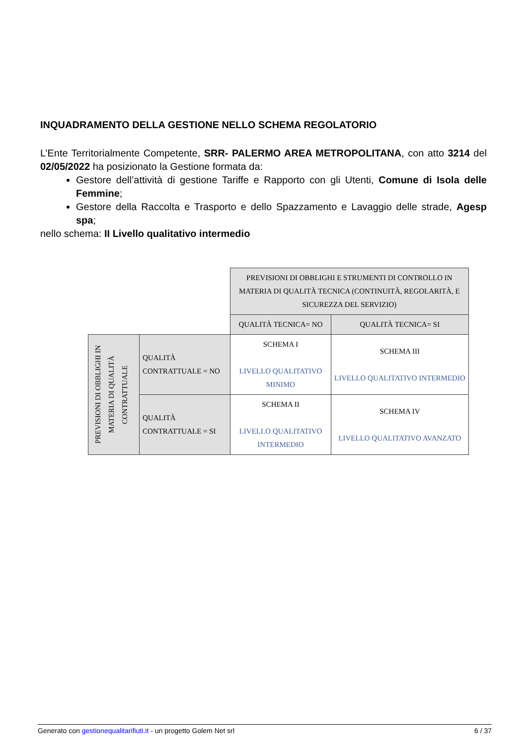INQUADRAMENTO DELLA GESTIONE NELLO SCHEMA REGOLATORIO
L’Ente Territorialmente Competente, SRR- PALERMO AREA METROPOLITANA, con atto 3214 del 02/05/2022 ha posizionato la Gestione formata da:
Gestore dell’attività di gestione Tariffe e Rapporto con gli Utenti, Comune di Isola delle Femmine;
Gestore della Raccolta e Trasporto e dello Spazzamento e Lavaggio delle strade, Agesp spa;
nello schema: II Livello qualitativo intermedio
| | | PREVISIONI DI OBBLIGHI E STRUMENTI DI CONTROLLO IN MATERIA DI QUALITÀ TECNICA (CONTINUITÀ, REGOLARITÀ, E SICUREZZA DEL SERVIZIO) | |
| | | QUALITÀ TECNICA= NO | QUALITÀ TECNICA= SI |
| PREVISIONI DI OBBLIGHI IN MATERIA DI QUALITÀ CONTRATTUALE | QUALITÀ CONTRATTUALE = NO | SCHEMA I LIVELLO QUALITATIVO MINIMO | SCHEMA III LIVELLO QUALITATIVO INTERMEDIO |
| | QUALITÀ CONTRATTUALE = SI | SCHEMA II LIVELLO QUALITATIVO INTERMEDIO | SCHEMA IV LIVELLO QUALITATIVO AVANZATO |
Generato con gestionequalitarifiuti.it - un progetto Golem Net srl 6 / 37